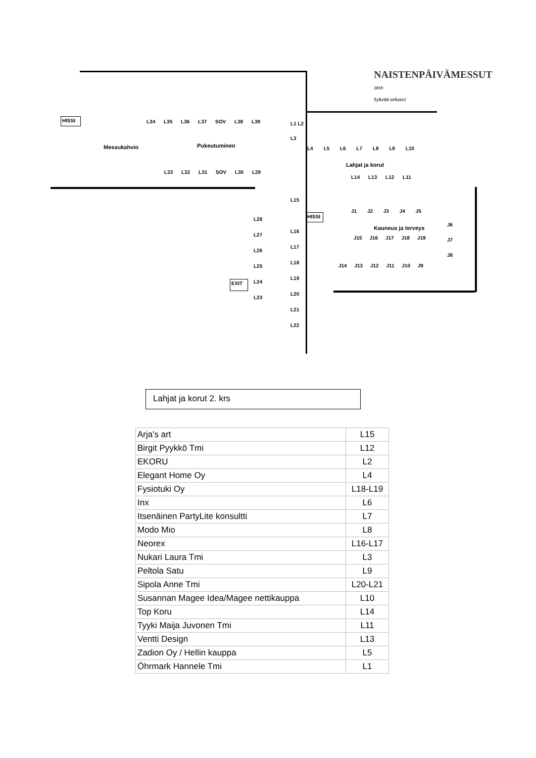NAISTENPÄIVÄMESSUT 2019
Sykettä arkeen!
HISSI
Messukahvio Pukeutuminen
Lahjat ja korut
Kauneus ja terveys
HISSI
EXIT
L34 L35 L36 L37 SOV L38 L39
L33 L32 L31 SOV L30 L29
L1 L2 L3
L4 L5 L6 L7 L8 L9 L10
L14 L13 L12 L11
L15
L16 L17 L18 L19 L20 L21 L22
L28 L27 L26 L25 L24 L23
J1 J2 J3 J4 J5
J6 J7 J8
J15 J16 J17 J18 J19
J14 J13 J12 J11 J10 J9
Lahjat ja korut 2. krs
| Arja's art | L15 |
| Birgit Pyykkö Tmi | L12 |
| EKORU | L2 |
| Elegant Home Oy | L4 |
| Fysiotuki Oy | L18-L19 |
| Inx | L6 |
| Itsenäinen PartyLite konsultti | L7 |
| Modo Mio | L8 |
| Neorex | L16-L17 |
| Nukari Laura Tmi | L3 |
| Peltola Satu | L9 |
| Sipola Anne Tmi | L20-L21 |
| Susannan Magee Idea/Magee nettikauppa | L10 |
| Top Koru | L14 |
| Tyyki Maija Juvonen Tmi | L11 |
| Ventti Design | L13 |
| Zadion Oy / Hellin kauppa | L5 |
| Öhrmark Hannele Tmi | L1 |